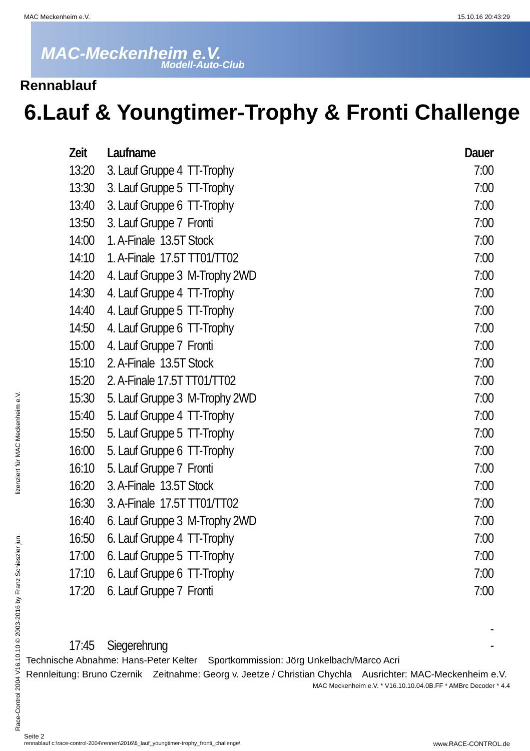MAC Meckenheim e.V. 15.10.16 20:43:29
MAC-Meckenheim e.V.
Modell-Auto-Club
Rennablauf
6.Lauf & Youngtimer-Trophy & Fronti Challenge
| Zeit | Laufname | Dauer |
| --- | --- | --- |
| 13:20 | 3. Lauf Gruppe 4 TT-Trophy | 7:00 |
| 13:30 | 3. Lauf Gruppe 5 TT-Trophy | 7:00 |
| 13:40 | 3. Lauf Gruppe 6 TT-Trophy | 7:00 |
| 13:50 | 3. Lauf Gruppe 7 Fronti | 7:00 |
| 14:00 | 1. A-Finale 13.5T Stock | 7:00 |
| 14:10 | 1. A-Finale 17.5T TT01/TT02 | 7:00 |
| 14:20 | 4. Lauf Gruppe 3 M-Trophy 2WD | 7:00 |
| 14:30 | 4. Lauf Gruppe 4 TT-Trophy | 7:00 |
| 14:40 | 4. Lauf Gruppe 5 TT-Trophy | 7:00 |
| 14:50 | 4. Lauf Gruppe 6 TT-Trophy | 7:00 |
| 15:00 | 4. Lauf Gruppe 7 Fronti | 7:00 |
| 15:10 | 2. A-Finale 13.5T Stock | 7:00 |
| 15:20 | 2. A-Finale 17.5T TT01/TT02 | 7:00 |
| 15:30 | 5. Lauf Gruppe 3 M-Trophy 2WD | 7:00 |
| 15:40 | 5. Lauf Gruppe 4 TT-Trophy | 7:00 |
| 15:50 | 5. Lauf Gruppe 5 TT-Trophy | 7:00 |
| 16:00 | 5. Lauf Gruppe 6 TT-Trophy | 7:00 |
| 16:10 | 5. Lauf Gruppe 7 Fronti | 7:00 |
| 16:20 | 3. A-Finale 13.5T Stock | 7:00 |
| 16:30 | 3. A-Finale 17.5T TT01/TT02 | 7:00 |
| 16:40 | 6. Lauf Gruppe 3 M-Trophy 2WD | 7:00 |
| 16:50 | 6. Lauf Gruppe 4 TT-Trophy | 7:00 |
| 17:00 | 6. Lauf Gruppe 5 TT-Trophy | 7:00 |
| 17:10 | 6. Lauf Gruppe 6 TT-Trophy | 7:00 |
| 17:20 | 6. Lauf Gruppe 7 Fronti | 7:00 |
| | | - |
| 17:45 | Siegerehrung | - |
Technische Abnahme: Hans-Peter Kelter Sportkommission: Jörg Unkelbach/Marco Acri
Rennleitung: Bruno Czernik Zeitnahme: Georg v. Jeetze / Christian Chychla Ausrichter: MAC-Meckenheim e.V.
MAC Meckenheim e.V. * V16.10.10.04.0B.FF * AMBrc Decoder * 4.4
Seite 2
rennablauf c:\race-control-2004\rennen\2016\6_lauf_youngtimer-trophy_fronti_challenge\ www.RACE-CONTROL.de
Race-Control 2004 V16.10.10 © 2003-2016 by Franz Schieszler jun. lizenziert für MAC Meckenheim e.V.